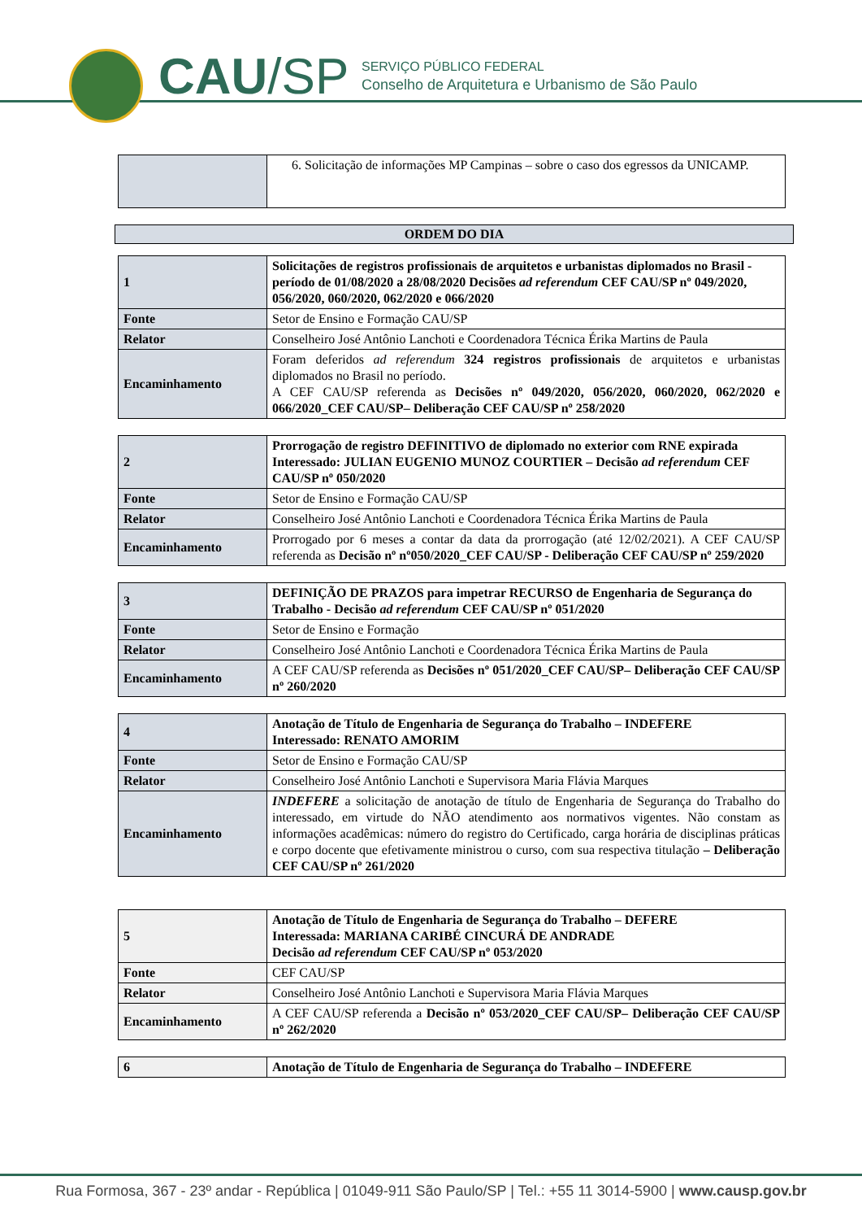CAU/SP
SERVIÇO PÚBLICO FEDERAL
Conselho de Arquitetura e Urbanismo de São Paulo
| | 6. Solicitação de informações MP Campinas – sobre o caso dos egressos da UNICAMP. |
ORDEM DO DIA
| 1 | Solicitações de registros profissionais de arquitetos e urbanistas diplomados no Brasil - período de 01/08/2020 a 28/08/2020 Decisões ad referendum CEF CAU/SP nº 049/2020, 056/2020, 060/2020, 062/2020 e 066/2020 |
| Fonte | Setor de Ensino e Formação CAU/SP |
| Relator | Conselheiro José Antônio Lanchoti e Coordenadora Técnica Érika Martins de Paula |
| Encaminhamento | Foram deferidos ad referendum 324 registros profissionais de arquitetos e urbanistas diplomados no Brasil no período. A CEF CAU/SP referenda as Decisões nº 049/2020, 056/2020, 060/2020, 062/2020 e 066/2020_CEF CAU/SP– Deliberação CEF CAU/SP nº 258/2020 |
| 2 | Prorrogação de registro DEFINITIVO de diplomado no exterior com RNE expirada Interessado: JULIAN EUGENIO MUNOZ COURTIER – Decisão ad referendum CEF CAU/SP nº 050/2020 |
| Fonte | Setor de Ensino e Formação CAU/SP |
| Relator | Conselheiro José Antônio Lanchoti e Coordenadora Técnica Érika Martins de Paula |
| Encaminhamento | Prorrogado por 6 meses a contar da data da prorrogação (até 12/02/2021). A CEF CAU/SP referenda as Decisão nº nº050/2020_CEF CAU/SP - Deliberação CEF CAU/SP nº 259/2020 |
| 3 | DEFINIÇÃO DE PRAZOS para impetrar RECURSO de Engenharia de Segurança do Trabalho - Decisão ad referendum CEF CAU/SP nº 051/2020 |
| Fonte | Setor de Ensino e Formação |
| Relator | Conselheiro José Antônio Lanchoti e Coordenadora Técnica Érika Martins de Paula |
| Encaminhamento | A CEF CAU/SP referenda as Decisões nº 051/2020_CEF CAU/SP– Deliberação CEF CAU/SP nº 260/2020 |
| 4 | Anotação de Título de Engenharia de Segurança do Trabalho – INDEFERE Interessado: RENATO AMORIM |
| Fonte | Setor de Ensino e Formação CAU/SP |
| Relator | Conselheiro José Antônio Lanchoti e Supervisora Maria Flávia Marques |
| Encaminhamento | INDEFERE a solicitação de anotação de título de Engenharia de Segurança do Trabalho do interessado, em virtude do NÃO atendimento aos normativos vigentes. Não constam as informações acadêmicas: número do registro do Certificado, carga horária de disciplinas práticas e corpo docente que efetivamente ministrou o curso, com sua respectiva titulação – Deliberação CEF CAU/SP nº 261/2020 |
| 5 | Anotação de Título de Engenharia de Segurança do Trabalho – DEFERE Interessada: MARIANA CARIBÉ CINCURÁ DE ANDRADE Decisão ad referendum CEF CAU/SP nº 053/2020 |
| Fonte | CEF CAU/SP |
| Relator | Conselheiro José Antônio Lanchoti e Supervisora Maria Flávia Marques |
| Encaminhamento | A CEF CAU/SP referenda a Decisão nº 053/2020_CEF CAU/SP– Deliberação CEF CAU/SP nº 262/2020 |
| 6 | Anotação de Título de Engenharia de Segurança do Trabalho – INDEFERE |
Rua Formosa, 367 - 23º andar - República | 01049-911 São Paulo/SP | Tel.: +55 11 3014-5900 | www.causp.gov.br